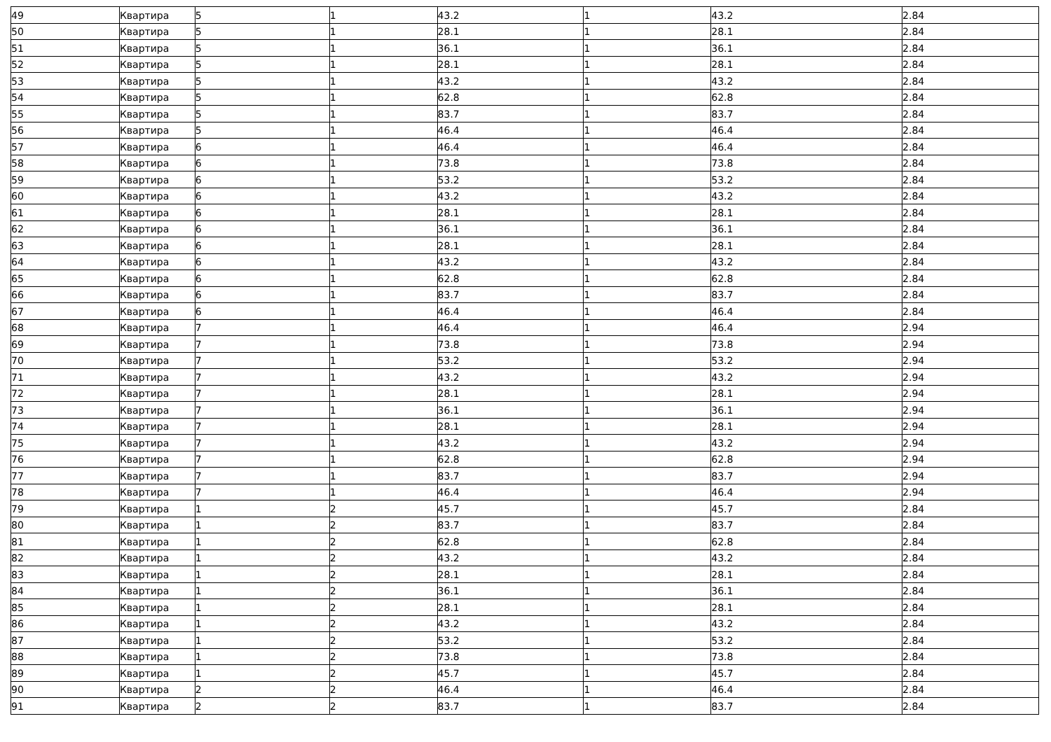| 49 | Квартира | 5 | 1 | 43.2 | 1 | 43.2 | 2.84 |
| 50 | Квартира | 5 | 1 | 28.1 | 1 | 28.1 | 2.84 |
| 51 | Квартира | 5 | 1 | 36.1 | 1 | 36.1 | 2.84 |
| 52 | Квартира | 5 | 1 | 28.1 | 1 | 28.1 | 2.84 |
| 53 | Квартира | 5 | 1 | 43.2 | 1 | 43.2 | 2.84 |
| 54 | Квартира | 5 | 1 | 62.8 | 1 | 62.8 | 2.84 |
| 55 | Квартира | 5 | 1 | 83.7 | 1 | 83.7 | 2.84 |
| 56 | Квартира | 5 | 1 | 46.4 | 1 | 46.4 | 2.84 |
| 57 | Квартира | 6 | 1 | 46.4 | 1 | 46.4 | 2.84 |
| 58 | Квартира | 6 | 1 | 73.8 | 1 | 73.8 | 2.84 |
| 59 | Квартира | 6 | 1 | 53.2 | 1 | 53.2 | 2.84 |
| 60 | Квартира | 6 | 1 | 43.2 | 1 | 43.2 | 2.84 |
| 61 | Квартира | 6 | 1 | 28.1 | 1 | 28.1 | 2.84 |
| 62 | Квартира | 6 | 1 | 36.1 | 1 | 36.1 | 2.84 |
| 63 | Квартира | 6 | 1 | 28.1 | 1 | 28.1 | 2.84 |
| 64 | Квартира | 6 | 1 | 43.2 | 1 | 43.2 | 2.84 |
| 65 | Квартира | 6 | 1 | 62.8 | 1 | 62.8 | 2.84 |
| 66 | Квартира | 6 | 1 | 83.7 | 1 | 83.7 | 2.84 |
| 67 | Квартира | 6 | 1 | 46.4 | 1 | 46.4 | 2.84 |
| 68 | Квартира | 7 | 1 | 46.4 | 1 | 46.4 | 2.94 |
| 69 | Квартира | 7 | 1 | 73.8 | 1 | 73.8 | 2.94 |
| 70 | Квартира | 7 | 1 | 53.2 | 1 | 53.2 | 2.94 |
| 71 | Квартира | 7 | 1 | 43.2 | 1 | 43.2 | 2.94 |
| 72 | Квартира | 7 | 1 | 28.1 | 1 | 28.1 | 2.94 |
| 73 | Квартира | 7 | 1 | 36.1 | 1 | 36.1 | 2.94 |
| 74 | Квартира | 7 | 1 | 28.1 | 1 | 28.1 | 2.94 |
| 75 | Квартира | 7 | 1 | 43.2 | 1 | 43.2 | 2.94 |
| 76 | Квартира | 7 | 1 | 62.8 | 1 | 62.8 | 2.94 |
| 77 | Квартира | 7 | 1 | 83.7 | 1 | 83.7 | 2.94 |
| 78 | Квартира | 7 | 1 | 46.4 | 1 | 46.4 | 2.94 |
| 79 | Квартира | 1 | 2 | 45.7 | 1 | 45.7 | 2.84 |
| 80 | Квартира | 1 | 2 | 83.7 | 1 | 83.7 | 2.84 |
| 81 | Квартира | 1 | 2 | 62.8 | 1 | 62.8 | 2.84 |
| 82 | Квартира | 1 | 2 | 43.2 | 1 | 43.2 | 2.84 |
| 83 | Квартира | 1 | 2 | 28.1 | 1 | 28.1 | 2.84 |
| 84 | Квартира | 1 | 2 | 36.1 | 1 | 36.1 | 2.84 |
| 85 | Квартира | 1 | 2 | 28.1 | 1 | 28.1 | 2.84 |
| 86 | Квартира | 1 | 2 | 43.2 | 1 | 43.2 | 2.84 |
| 87 | Квартира | 1 | 2 | 53.2 | 1 | 53.2 | 2.84 |
| 88 | Квартира | 1 | 2 | 73.8 | 1 | 73.8 | 2.84 |
| 89 | Квартира | 1 | 2 | 45.7 | 1 | 45.7 | 2.84 |
| 90 | Квартира | 2 | 2 | 46.4 | 1 | 46.4 | 2.84 |
| 91 | Квартира | 2 | 2 | 83.7 | 1 | 83.7 | 2.84 |